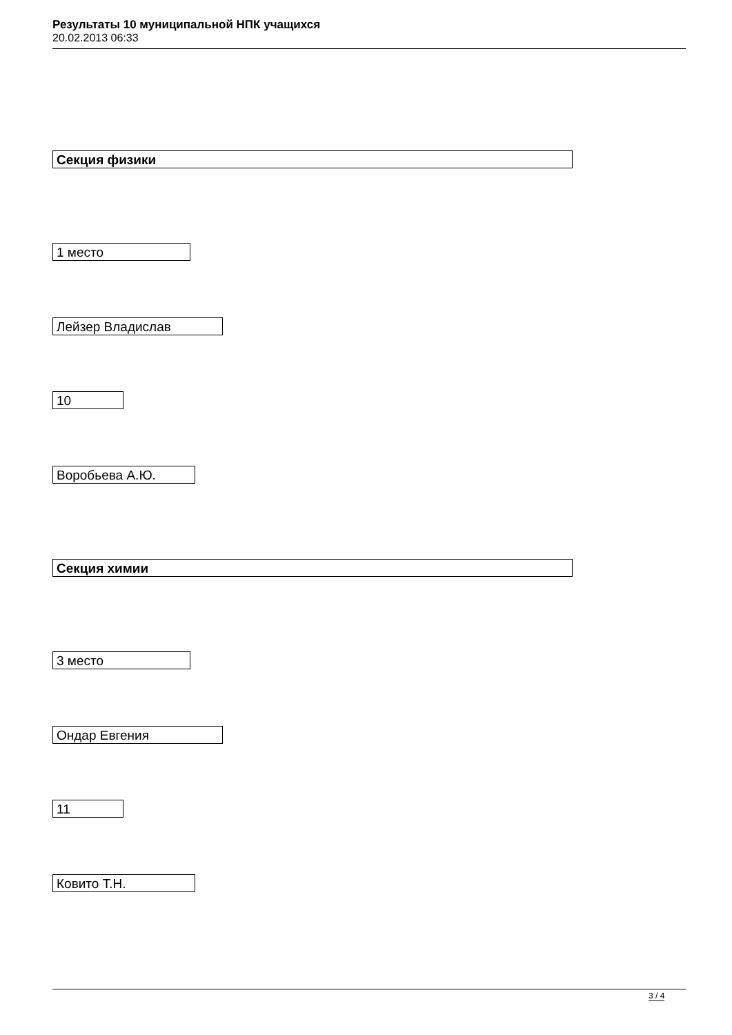Результаты 10 муниципальной НПК учащихся
20.02.2013 06:33
Секция физики
1 место
Лейзер Владислав
10
Воробьева А.Ю.
Секция химии
3 место
Ондар Евгения
11
Ковито Т.Н.
3 / 4